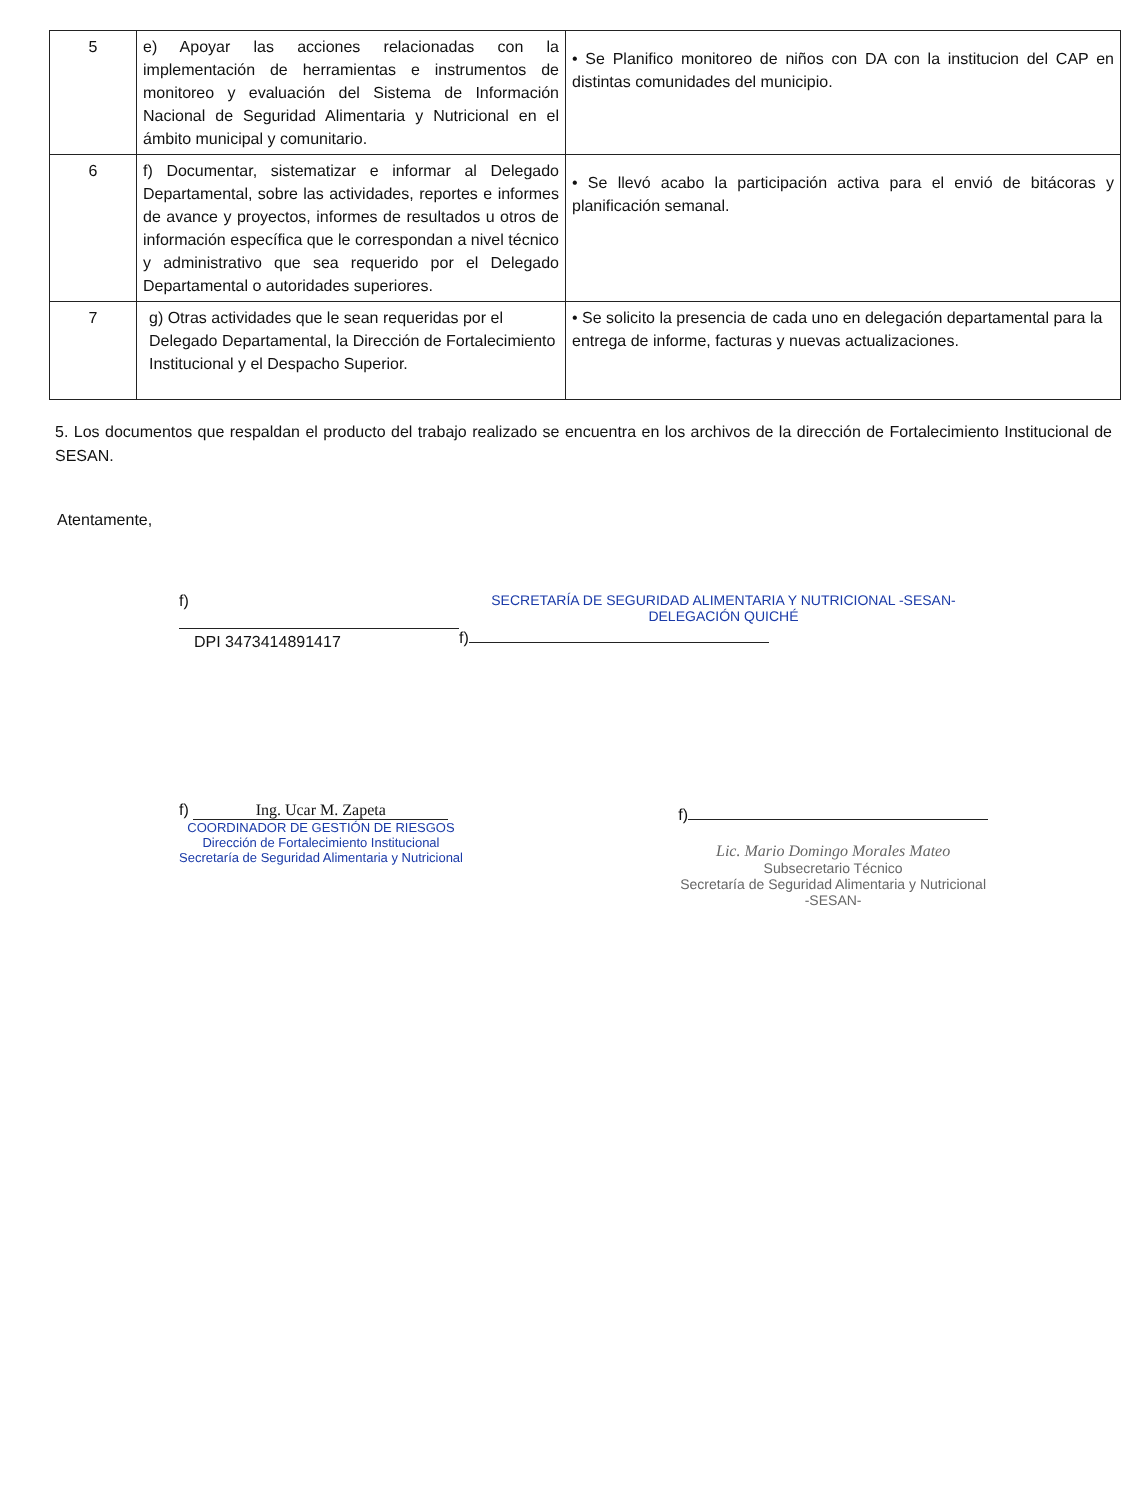| 5 | e) Apoyar las acciones relacionadas con la implementación de herramientas e instrumentos de monitoreo y evaluación del Sistema de Información Nacional de Seguridad Alimentaria y Nutricional en el ámbito municipal y comunitario. | • Se Planifico monitoreo de niños con DA con la institucion del CAP en distintas comunidades del municipio. |
| 6 | f) Documentar, sistematizar e informar al Delegado Departamental, sobre las actividades, reportes e informes de avance y proyectos, informes de resultados u otros de información específica que le correspondan a nivel técnico y administrativo que sea requerido por el Delegado Departamental o autoridades superiores. | • Se llevó acabo la participación activa para el envió de bitácoras y planificación semanal. |
| 7 | g) Otras actividades que le sean requeridas por el Delegado Departamental, la Dirección de Fortalecimiento Institucional y el Despacho Superior. | • Se solicito la presencia de cada uno en delegación departamental para la entrega de informe, facturas y nuevas actualizaciones. |
5. Los documentos que respaldan el producto del trabajo realizado se encuentra en los archivos de la dirección de Fortalecimiento Institucional de SESAN.
Atentamente,
f)
DPI 3473414891417
SECRETARÍA DE SEGURIDAD ALIMENTARIA Y NUTRICIONAL -SESAN- DELEGACIÓN QUICHÉ
f)
f) Ing. Ucar M. Zapeta
COORDINADOR DE GESTIÓN DE RIESGOS
Dirección de Fortalecimiento Institucional
Secretaría de Seguridad Alimentaria y Nutricional
f)
Lic. Mario Domingo Morales Mateo
Subsecretario Técnico
Secretaría de Seguridad Alimentaria y Nutricional
-SESAN-